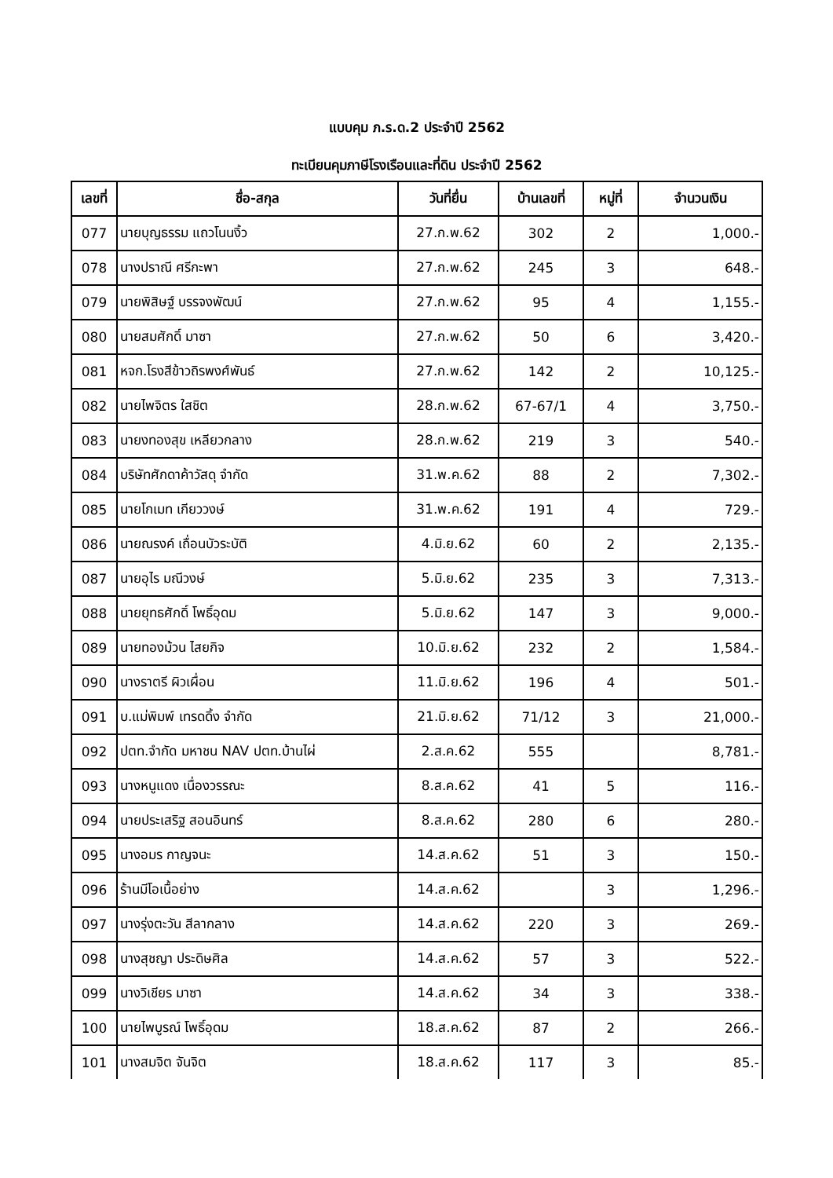แบบคุม ภ.ร.ด.2 ประจำปี 2562
ทะเบียนคุมภาษีโรงเรือนและที่ดิน ประจำปี 2562
| เลขที่ | ชื่อ-สกุล | วันที่ยื่น | บ้านเลขที่ | หมู่ที่ | จำนวนเงิน |
| --- | --- | --- | --- | --- | --- |
| 077 | นายบุญธรรม แถวโนนงิ้ว | 27.ก.พ.62 | 302 | 2 | 1,000.- |
| 078 | นางปราณี ศรีกะพา | 27.ก.พ.62 | 245 | 3 | 648.- |
| 079 | นายพิสิษฐ์ บรรจงพัฒน์ | 27.ก.พ.62 | 95 | 4 | 1,155.- |
| 080 | นายสมศักดิ์ มาซา | 27.ก.พ.62 | 50 | 6 | 3,420.- |
| 081 | หจก.โรงสีข้าวถิรพงศ์พันธ์ | 27.ก.พ.62 | 142 | 2 | 10,125.- |
| 082 | นายไพจิตร ใสชิต | 28.ก.พ.62 | 67-67/1 | 4 | 3,750.- |
| 083 | นายงทองสุข เหลียวกลาง | 28.ก.พ.62 | 219 | 3 | 540.- |
| 084 | บริษัทศักดาค้าวัสดุ จำกัด | 31.พ.ค.62 | 88 | 2 | 7,302.- |
| 085 | นายโกเมท เกียววงษ์ | 31.พ.ค.62 | 191 | 4 | 729.- |
| 086 | นายณรงค์ เถื่อนบัวระบัติ | 4.มิ.ย.62 | 60 | 2 | 2,135.- |
| 087 | นายอุไร มณีวงษ์ | 5.มิ.ย.62 | 235 | 3 | 7,313.- |
| 088 | นายยุทธศักดิ์ โพธิ์อุดม | 5.มิ.ย.62 | 147 | 3 | 9,000.- |
| 089 | นายทองม้วน ไสยกิจ | 10.มิ.ย.62 | 232 | 2 | 1,584.- |
| 090 | นางราตรี ผิวเผื่อน | 11.มิ.ย.62 | 196 | 4 | 501.- |
| 091 | บ.แม่พิมพ์ เทรดดิ้ง จำกัด | 21.มิ.ย.62 | 71/12 | 3 | 21,000.- |
| 092 | ปตท.จำกัด มหาชน NAV ปตท.บ้านไผ่ | 2.ส.ค.62 | 555 | | 8,781.- |
| 093 | นางหนูแดง เนื่องวรรณะ | 8.ส.ค.62 | 41 | 5 | 116.- |
| 094 | นายประเสริฐ สอนอินทร์ | 8.ส.ค.62 | 280 | 6 | 280.- |
| 095 | นางอมร กาญจนะ | 14.ส.ค.62 | 51 | 3 | 150.- |
| 096 | ร้านมีโอเนื้อย่าง | 14.ส.ค.62 | | 3 | 1,296.- |
| 097 | นางรุ่งตะวัน สีลากลาง | 14.ส.ค.62 | 220 | 3 | 269.- |
| 098 | นางสุชญา ประดิษศิล | 14.ส.ค.62 | 57 | 3 | 522.- |
| 099 | นางวิเชียร มาซา | 14.ส.ค.62 | 34 | 3 | 338.- |
| 100 | นายไพบูรณ์ โพธิ์อุดม | 18.ส.ค.62 | 87 | 2 | 266.- |
| 101 | นางสมจิต จันจิต | 18.ส.ค.62 | 117 | 3 | 85.- |